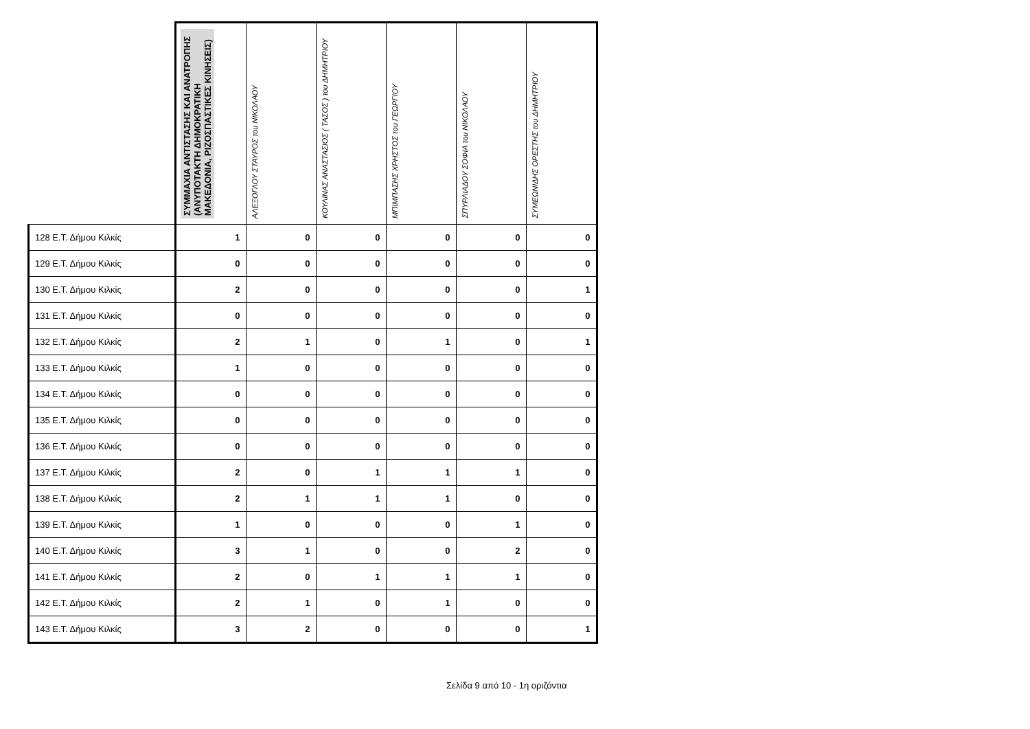| | ΣΥΜΜΑΧΙΑ ΑΝΤΙΣΤΑΣΗΣ ΚΑΙ ΑΝΑΤΡΟΠΗΣ (ΑΝΥΠΟΤΑΚΤΗ ΔΗΜΟΚΡΑΤΙΚΗ ΜΑΚΕΔΟΝΙΑ, ΡΙΖΟΣΠΑΣΤΙΚΕΣ ΚΙΝΗΣΕΙΣ) | ΑΛΕΞΟΓΛΟΥ ΣΤΑΥΡΟΣ του ΝΙΚΟΛΑΟΥ | ΚΟΥΛΙΝΑΣ ΑΝΑΣΤΑΣΙΟΣ ( ΤΑΣΟΣ ) του ΔΗΜΗΤΡΙΟΥ | ΜΠΙΜΠΑΣΗΣ ΧΡΗΣΤΟΣ του ΓΕΩΡΓΙΟΥ | ΣΠΥΡΛΙΑΔΟΥ ΣΟΦΙΑ του ΝΙΚΟΛΑΟΥ | ΣΥΜΕΩΝΙΔΗΣ ΟΡΕΣΤΗΣ του ΔΗΜΗΤΡΙΟΥ |
| --- | --- | --- | --- | --- | --- | --- |
| 128 Ε.Τ. Δήμου Κιλκίς | 1 | 0 | 0 | 0 | 0 | 0 |
| 129 Ε.Τ. Δήμου Κιλκίς | 0 | 0 | 0 | 0 | 0 | 0 |
| 130 Ε.Τ. Δήμου Κιλκίς | 2 | 0 | 0 | 0 | 0 | 1 |
| 131 Ε.Τ. Δήμου Κιλκίς | 0 | 0 | 0 | 0 | 0 | 0 |
| 132 Ε.Τ. Δήμου Κιλκίς | 2 | 1 | 0 | 1 | 0 | 1 |
| 133 Ε.Τ. Δήμου Κιλκίς | 1 | 0 | 0 | 0 | 0 | 0 |
| 134 Ε.Τ. Δήμου Κιλκίς | 0 | 0 | 0 | 0 | 0 | 0 |
| 135 Ε.Τ. Δήμου Κιλκίς | 0 | 0 | 0 | 0 | 0 | 0 |
| 136 Ε.Τ. Δήμου Κιλκίς | 0 | 0 | 0 | 0 | 0 | 0 |
| 137 Ε.Τ. Δήμου Κιλκίς | 2 | 0 | 1 | 1 | 1 | 0 |
| 138 Ε.Τ. Δήμου Κιλκίς | 2 | 1 | 1 | 1 | 0 | 0 |
| 139 Ε.Τ. Δήμου Κιλκίς | 1 | 0 | 0 | 0 | 1 | 0 |
| 140 Ε.Τ. Δήμου Κιλκίς | 3 | 1 | 0 | 0 | 2 | 0 |
| 141 Ε.Τ. Δήμου Κιλκίς | 2 | 0 | 1 | 1 | 1 | 0 |
| 142 Ε.Τ. Δήμου Κιλκίς | 2 | 1 | 0 | 1 | 0 | 0 |
| 143 Ε.Τ. Δήμου Κιλκίς | 3 | 2 | 0 | 0 | 0 | 1 |
Σελίδα 9 από 10 - 1η οριζόντια